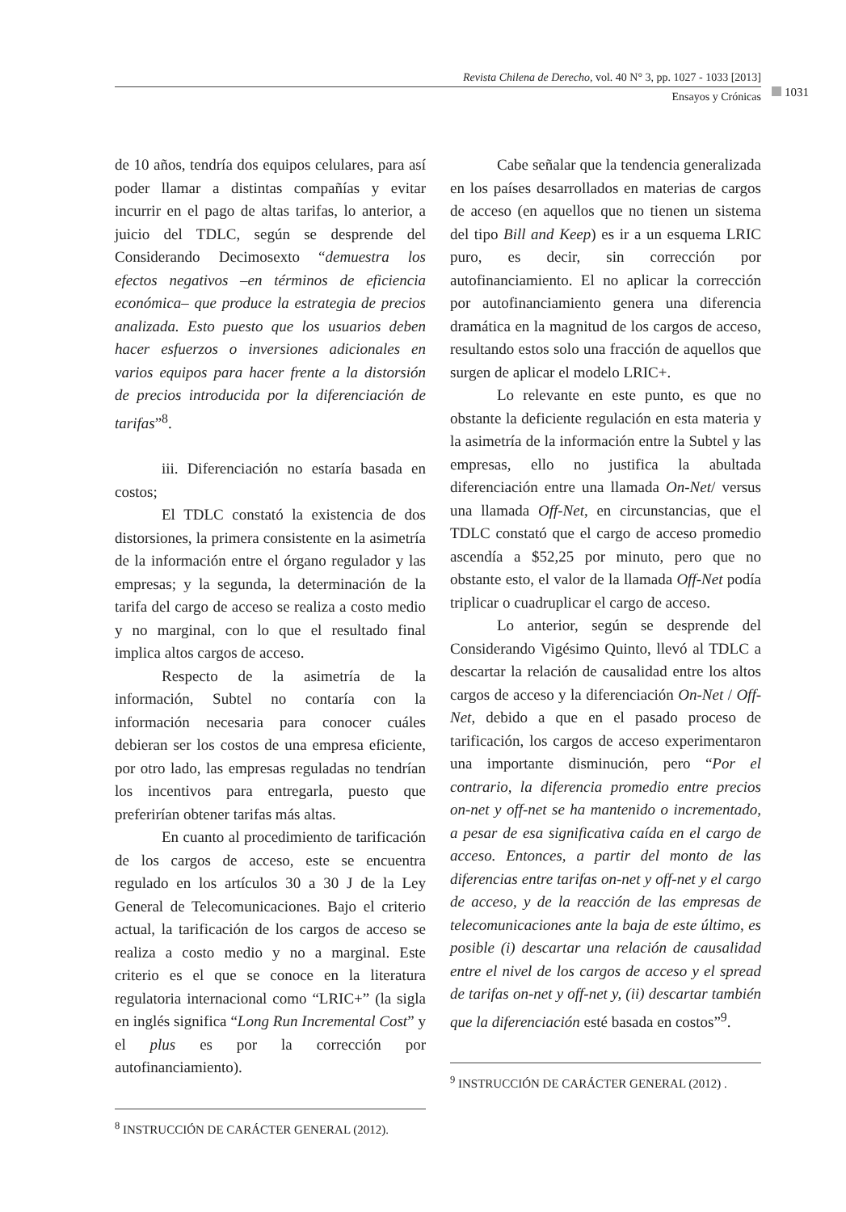Revista Chilena de Derecho, vol. 40 N° 3, pp. 1027 - 1033 [2013]
Ensayos y Crónicas
1031
de 10 años, tendría dos equipos celulares, para así poder llamar a distintas compañías y evitar incurrir en el pago de altas tarifas, lo anterior, a juicio del TDLC, según se desprende del Considerando Decimosexto “demuestra los efectos negativos –en términos de eficiencia económica– que produce la estrategia de precios analizada. Esto puesto que los usuarios deben hacer esfuerzos o inversiones adicionales en varios equipos para hacer frente a la distorsión de precios introducida por la diferenciación de tarifas”<sup>8</sup>.
iii. Diferenciación no estaría basada en costos;
El TDLC constató la existencia de dos distorsiones, la primera consistente en la asimetría de la información entre el órgano regulador y las empresas; y la segunda, la determinación de la tarifa del cargo de acceso se realiza a costo medio y no marginal, con lo que el resultado final implica altos cargos de acceso.
Respecto de la asimetría de la información, Subtel no contaría con la información necesaria para conocer cuáles debieran ser los costos de una empresa eficiente, por otro lado, las empresas reguladas no tendrían los incentivos para entregarla, puesto que preferirían obtener tarifas más altas.
En cuanto al procedimiento de tarificación de los cargos de acceso, este se encuentra regulado en los artículos 30 a 30 J de la Ley General de Telecomunicaciones. Bajo el criterio actual, la tarificación de los cargos de acceso se realiza a costo medio y no a marginal. Este criterio es el que se conoce en la literatura regulatoria internacional como “LRIC+” (la sigla en inglés significa “Long Run Incremental Cost” y el plus es por la corrección por autofinanciamiento).
<sup>8</sup> INSTRUCCIÓN DE CARÁCTER GENERAL (2012).
Cabe señalar que la tendencia generalizada en los países desarrollados en materias de cargos de acceso (en aquellos que no tienen un sistema del tipo Bill and Keep) es ir a un esquema LRIC puro, es decir, sin corrección por autofinanciamiento. El no aplicar la corrección por autofinanciamiento genera una diferencia dramática en la magnitud de los cargos de acceso, resultando estos solo una fracción de aquellos que surgen de aplicar el modelo LRIC+.
Lo relevante en este punto, es que no obstante la deficiente regulación en esta materia y la asimetría de la información entre la Subtel y las empresas, ello no justifica la abultada diferenciación entre una llamada On-Net/ versus una llamada Off-Net, en circunstancias, que el TDLC constató que el cargo de acceso promedio ascendía a $52,25 por minuto, pero que no obstante esto, el valor de la llamada Off-Net podía triplicar o cuadruplicar el cargo de acceso.
Lo anterior, según se desprende del Considerando Vigésimo Quinto, llevó al TDLC a descartar la relación de causalidad entre los altos cargos de acceso y la diferenciación On-Net / Off-Net, debido a que en el pasado proceso de tarificación, los cargos de acceso experimentaron una importante disminución, pero “Por el contrario, la diferencia promedio entre precios on-net y off-net se ha mantenido o incrementado, a pesar de esa significativa caída en el cargo de acceso. Entonces, a partir del monto de las diferencias entre tarifas on-net y off-net y el cargo de acceso, y de la reacción de las empresas de telecomunicaciones ante la baja de este último, es posible (i) descartar una relación de causalidad entre el nivel de los cargos de acceso y el spread de tarifas on-net y off-net y, (ii) descartar también que la diferenciación esté basada en costos”<sup>9</sup>.
<sup>9</sup> INSTRUCCIÓN DE CARÁCTER GENERAL (2012) .